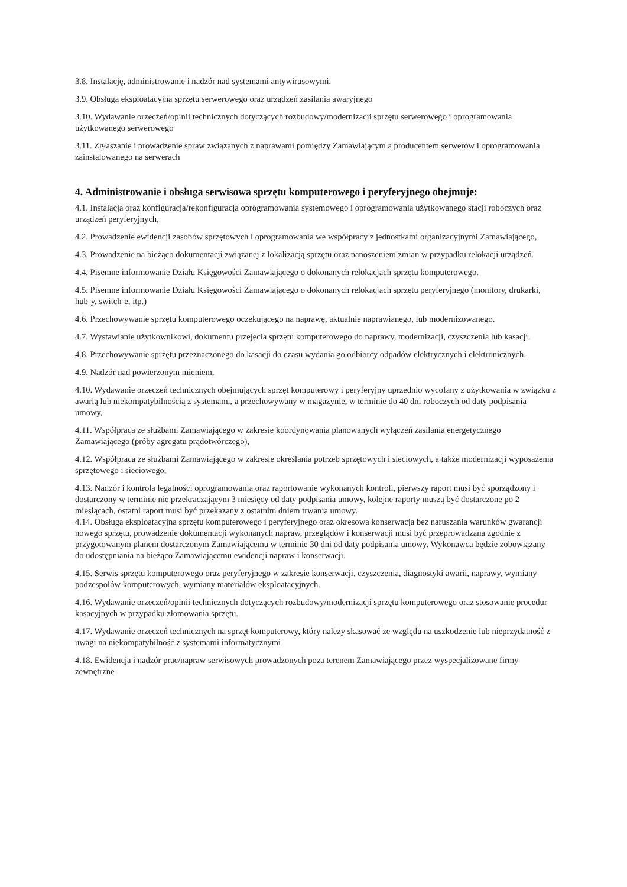3.8. Instalację, administrowanie i nadzór nad systemami antywirusowymi.
3.9. Obsługa eksploatacyjna sprzętu serwerowego oraz urządzeń zasilania awaryjnego
3.10. Wydawanie orzeczeń/opinii technicznych dotyczących rozbudowy/modernizacji sprzętu serwerowego i oprogramowania użytkowanego serwerowego
3.11. Zgłaszanie i prowadzenie spraw związanych z naprawami pomiędzy Zamawiającym a producentem serwerów i oprogramowania zainstalowanego na serwerach
4. Administrowanie i obsługa serwisowa sprzętu komputerowego i peryferyjnego obejmuje:
4.1. Instalacja oraz konfiguracja/rekonfiguracja oprogramowania systemowego i oprogramowania użytkowanego stacji roboczych oraz urządzeń peryferyjnych,
4.2. Prowadzenie ewidencji zasobów sprzętowych i oprogramowania we współpracy z jednostkami organizacyjnymi Zamawiającego,
4.3. Prowadzenie na bieżąco dokumentacji związanej z lokalizacją sprzętu oraz nanoszeniem zmian w przypadku relokacji urządzeń.
4.4. Pisemne informowanie Działu Księgowości Zamawiającego o dokonanych relokacjach sprzętu komputerowego.
4.5. Pisemne informowanie Działu Księgowości Zamawiającego o dokonanych relokacjach sprzętu peryferyjnego (monitory, drukarki, hub-y, switch-e, itp.)
4.6. Przechowywanie sprzętu komputerowego oczekującego na naprawę, aktualnie naprawianego, lub modernizowanego.
4.7. Wystawianie użytkownikowi, dokumentu przejęcia sprzętu komputerowego do naprawy, modernizacji, czyszczenia lub kasacji.
4.8. Przechowywanie sprzętu przeznaczonego do kasacji do czasu wydania go odbiorcy odpadów elektrycznych i elektronicznych.
4.9. Nadzór nad powierzonym mieniem,
4.10. Wydawanie orzeczeń technicznych obejmujących sprzęt komputerowy i peryferyjny uprzednio wycofany z użytkowania w związku z awarią lub niekompatybilnością z systemami, a przechowywany w magazynie, w terminie do 40 dni roboczych od daty podpisania umowy,
4.11. Współpraca ze służbami Zamawiającego w zakresie koordynowania planowanych wyłączeń zasilania energetycznego Zamawiającego (próby agregatu prądotwórczego),
4.12. Współpraca ze służbami Zamawiającego w zakresie określania potrzeb sprzętowych i sieciowych, a także modernizacji wyposażenia sprzętowego i sieciowego,
4.13. Nadzór i kontrola legalności oprogramowania oraz raportowanie wykonanych kontroli, pierwszy raport musi być sporządzony i dostarczony w terminie nie przekraczającym 3 miesięcy od daty podpisania umowy, kolejne raporty muszą być dostarczone po 2 miesiącach, ostatni raport musi być przekazany z ostatnim dniem trwania umowy.
4.14. Obsługa eksploatacyjna sprzętu komputerowego i peryferyjnego oraz okresowa konserwacja bez naruszania warunków gwarancji nowego sprzętu, prowadzenie dokumentacji wykonanych napraw, przeglądów i konserwacji musi być przeprowadzana zgodnie z przygotowanym planem dostarczonym Zamawiającemu w terminie 30 dni od daty podpisania umowy. Wykonawca będzie zobowiązany do udostępniania na bieżąco Zamawiającemu ewidencji napraw i konserwacji.
4.15. Serwis sprzętu komputerowego oraz peryferyjnego w zakresie konserwacji, czyszczenia, diagnostyki awarii, naprawy, wymiany podzespołów komputerowych, wymiany materiałów eksploatacyjnych.
4.16. Wydawanie orzeczeń/opinii technicznych dotyczących rozbudowy/modernizacji sprzętu komputerowego oraz stosowanie procedur kasacyjnych w przypadku złomowania sprzętu.
4.17. Wydawanie orzeczeń technicznych na sprzęt komputerowy, który należy skasować ze względu na uszkodzenie lub nieprzydatność z uwagi na niekompatybilność z systemami informatycznymi
4.18. Ewidencja i nadzór prac/napraw serwisowych prowadzonych poza terenem Zamawiającego przez wyspecjalizowane firmy zewnętrzne